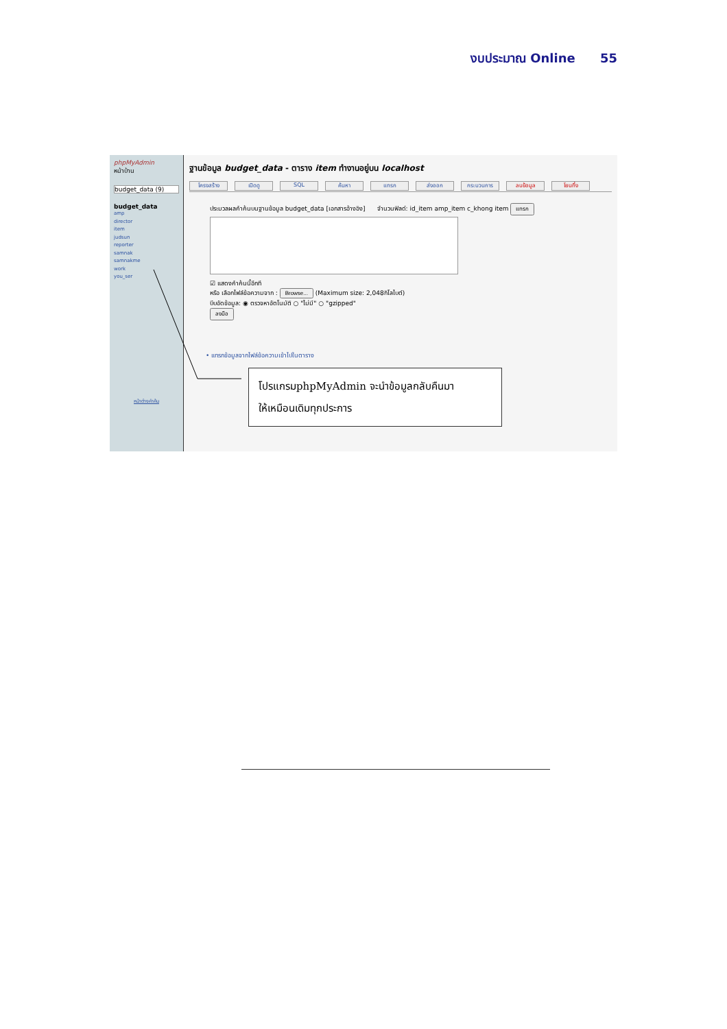งบประมาณ Online 55
phpMyAdmin
หน้าบ้าน
budget_data (9)
budget_data
amp
director
item
judsun
reporter
samnak
samnakme
work
you_ser
หน้าต่างคำค้น
ฐานข้อมูล budget_data - ตาราง item ทำงานอยู่บน localhost
โครงสร้าง เปิดดู SQL ค้นหา แทรก ส่งออก กระบวนการ ลบข้อมูล โยนทิ้ง
ประมวลผลคำค้นบนฐานข้อมูล budget_data [เอกสารอ้างอิง] จำนวนฟิลด์: id_item amp_item c_khong item แทรก
☑ แสดงคำค้นนี้อีกที
หรือ เลือกไฟล์ข้อความจาก : Browse... (Maximum size: 2,048กิโลไบต์)
บีบอัดข้อมูล: ◉ ตรวจหาอัตโนมัติ ○ "ไม่มี" ○ "gzipped"
ลงมือ
• แทรกข้อมูลจากไฟล์ข้อความเข้าไปในตาราง
โปรแกรมphpMyAdmin จะนำข้อมูลกลับคืนมา
ให้เหมือนเดิมทุกประการ